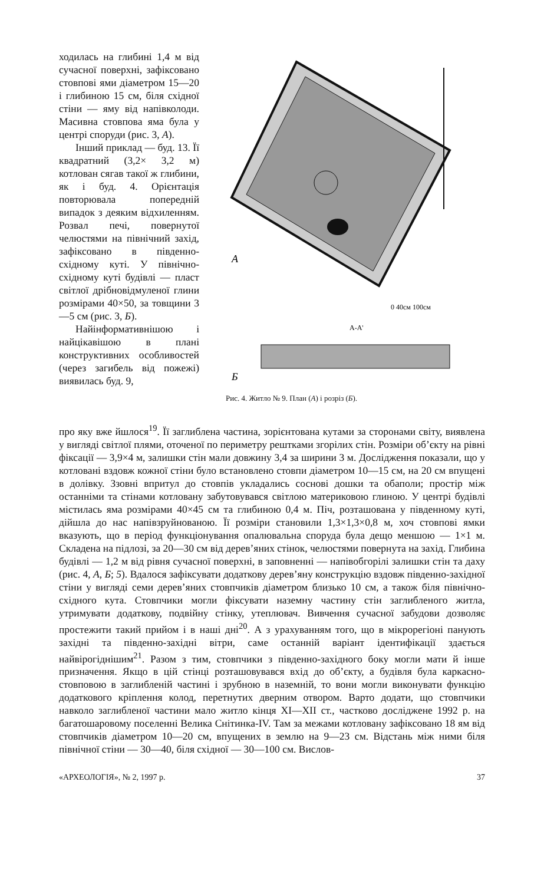ходилась на глибині 1,4 м від сучасної поверхні, зафіксовано стовпові ями діаметром 15—20 і глибиною 15 см, біля східної стіни — яму від напівколоди. Масивна стовпова яма була у центрі споруди (рис. 3, А).
Інший приклад — буд. 13. Її квадратний (3,2× 3,2 м) котлован сягав такої ж глибини, як і буд. 4. Орієнтація повторювала попередній випадок з деяким відхиленням. Розвал печі, повернутої челюстями на північний захід, зафіксовано в південно-східному куті. У північно-східному куті будівлі — пласт світлої дрібновідмуленої глини розмірами 40×50, за товщини 3—5 см (рис. 3, Б).
Найінформативнішою і найцікавішою в плані конструктивних особливостей (через загибель від пожежі) виявилась буд. 9,
А
0 40см 100см
А-А'
Б
Рис. 4. Житло № 9. План (А) і розріз (Б).
про яку вже йшлося<sup>19</sup>. Її заглиблена частина, зорієнтована кутами за сторонами світу, виявлена у вигляді світлої плями, оточеної по периметру рештками згорілих стін. Розміри об’єкту на рівні фіксації — 3,9×4 м, залишки стін мали довжину 3,4 за ширини 3 м. Дослідження показали, що у котловані вздовж кожної стіни було встановлено стовпи діаметром 10—15 см, на 20 см впущені в долівку. Ззовні впритул до стовпів укладались соснові дошки та обаполи; простір між останніми та стінами котловану забутовувався світлою материковою глиною. У центрі будівлі містилась яма розмірами 40×45 см та глибиною 0,4 м. Піч, розташована у південному куті, дійшла до нас напівзруйнованою. Її розміри становили 1,3×1,3×0,8 м, хоч стовпові ямки вказують, що в період функціонування опалювальна споруда була дещо меншою — 1×1 м. Складена на підлозі, за 20—30 см від дерев’яних стінок, челюстями повернута на захід. Глибина будівлі — 1,2 м від рівня сучасної поверхні, в заповненні — напівобгорілі залишки стін та даху (рис. 4, А, Б; 5). Вдалося зафіксувати додаткову дерев’яну конструкцію вздовж південно-західної стіни у вигляді семи дерев’яних стовпчиків діаметром близько 10 см, а також біля північно-східного кута. Стовпчики могли фіксувати наземну частину стін заглибленого житла, утримувати додаткову, подвійну стінку, утеплювач. Вивчення сучасної забудови дозволяє простежити такий прийом і в наші дні<sup>20</sup>. А з урахуванням того, що в мікрорегіоні панують західні та південно-західні вітри, саме останній варіант ідентифікації здається найвірогіднішим<sup>21</sup>. Разом з тим, стовпчики з південно-західного боку могли мати й інше призначення. Якщо в цій стінці розташовувався вхід до об’єкту, а будівля була каркасно-стовповою в заглибленій частині і зрубною в наземній, то вони могли виконувати функцію додаткового кріплення колод, перетнутих дверним отвором. Варто додати, що стовпчики навколо заглибленої частини мало житло кінця XI—XII ст., частково досліджене 1992 р. на багатошаровому поселенні Велика Снітинка-IV. Там за межами котловану зафіксовано 18 ям від стовпчиків діаметром 10—20 см, впущених в землю на 9—23 см. Відстань між ними біля північної стіни — 30—40, біля східної — 30—100 см. Вислов-
«АРХЕОЛОГІЯ», № 2, 1997 р. 37